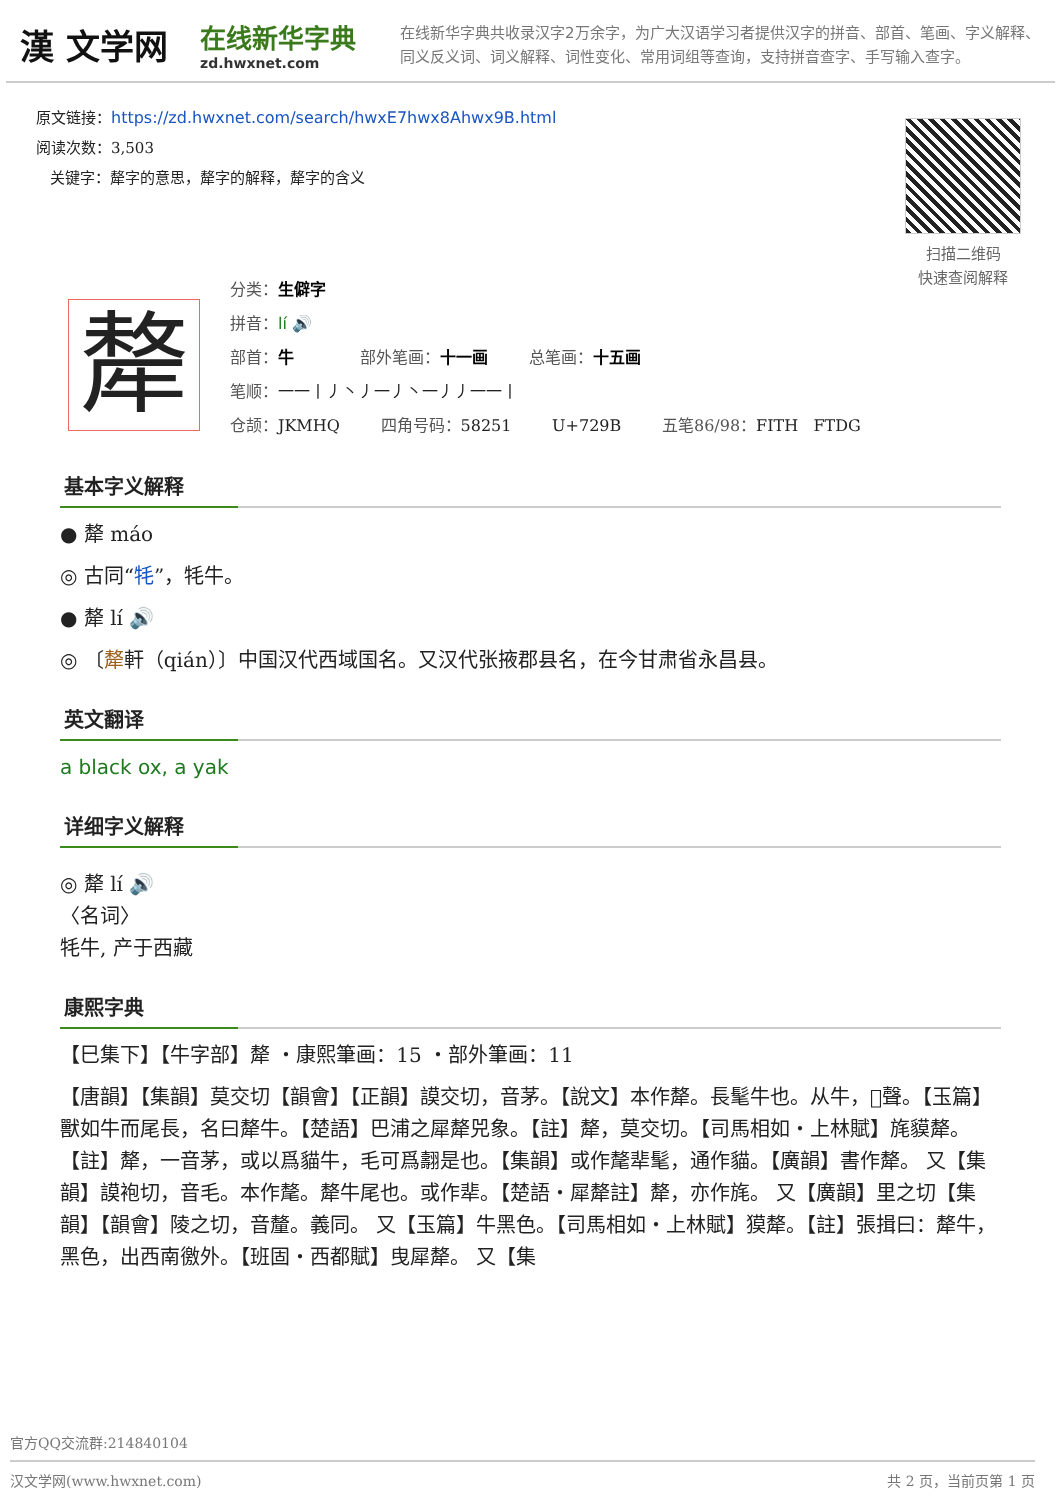漢 文学网
在线新华字典
zd.hwxnet.com
在线新华字典共收录汉字2万余字，为广大汉语学习者提供汉字的拼音、部首、笔画、字义解释、同义反义词、词义解释、词性变化、常用词组等查询，支持拼音查字、手写输入查字。
原文链接：https://zd.hwxnet.com/search/hwxE7hwx8Ahwx9B.html
阅读次数：3,503
关键字：犛字的意思，犛字的解释，犛字的含义
扫描二维码
快速查阅解释
犛
分类：生僻字
拼音：lí 🔊
部首：牛 部外笔画：十一画 总笔画：十五画
笔顺：一一丨丿丶丿一丿丶一丿丿一一丨
仓颉：JKMHQ 四角号码：58251 U+729B 五笔86/98：FITH FTDG
基本字义解释
● 犛 máo
◎ 古同“牦”，牦牛。
● 犛 lí 🔊
◎ 〔犛軒（qián）〕中国汉代西域国名。又汉代张掖郡县名，在今甘肃省永昌县。
英文翻译
a black ox, a yak
详细字义解释
◎ 犛 lí 🔊
〈名词〉
牦牛, 产于西藏
康熙字典
【巳集下】【牛字部】犛 ・康熙筆画：15 ・部外筆画：11
【唐韻】【集韻】莫交切【韻會】【正韻】謨交切，音茅。【說文】本作犛。長髦牛也。从牛，𠩺聲。【玉篇】獸如牛而尾長，名曰犛牛。【楚語】巴浦之犀犛兕象。【註】犛，莫交切。【司馬相如・上林賦】旄貘犛。【註】犛，一音茅，或以爲貓牛，毛可爲翿是也。【集韻】或作氂㹃髦，通作貓。【廣韻】書作犛。 又【集韻】謨袍切，音毛。本作氂。犛牛尾也。或作㹃。【楚語・犀犛註】犛，亦作旄。 又【廣韻】里之切【集韻】【韻會】陵之切，音釐。義同。 又【玉篇】牛黑色。【司馬相如・上林賦】獏犛。【註】張揖曰：犛牛，黑色，出西南徼外。【班固・西都賦】曳犀犛。 又【集
官方QQ交流群:214840104
汉文学网(www.hwxnet.com) 共 2 页，当前页第 1 页